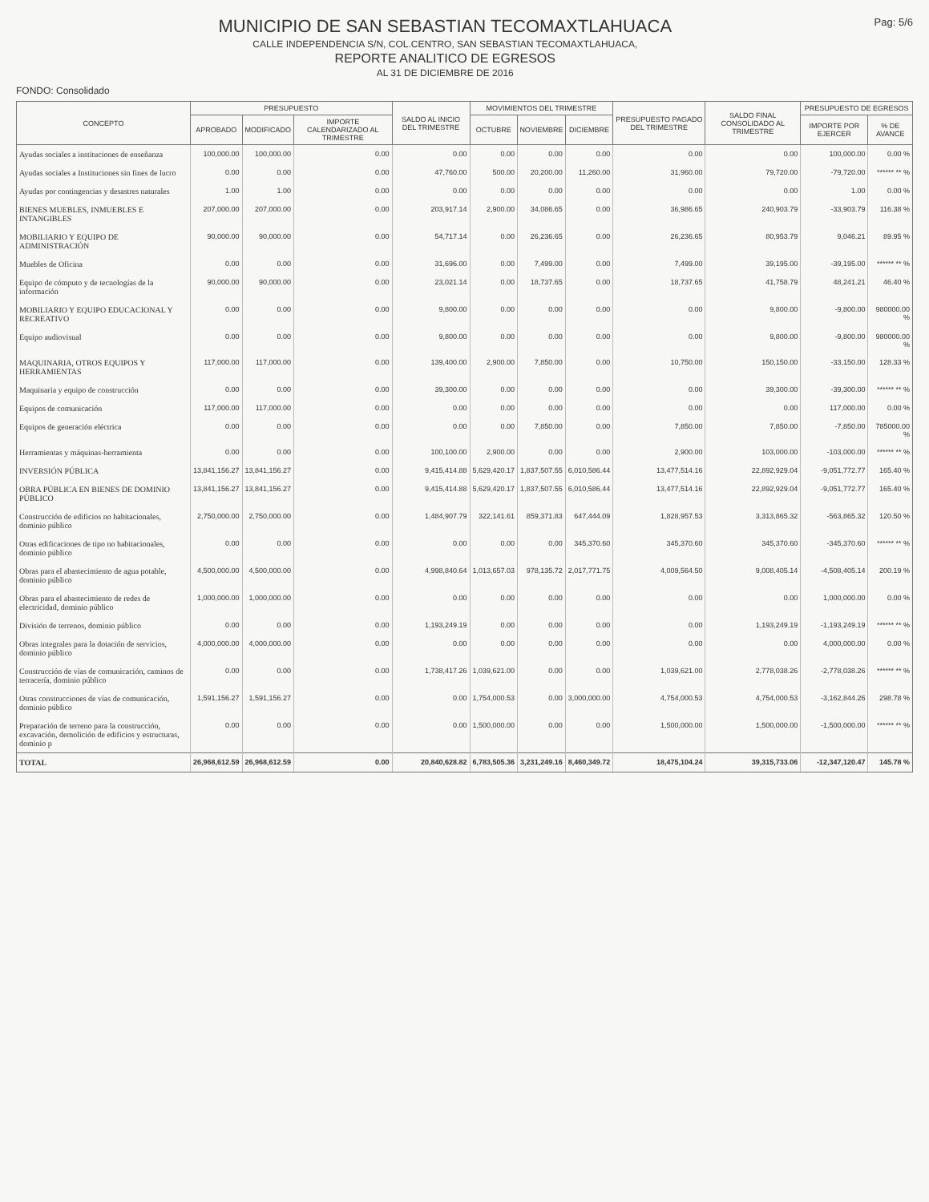MUNICIPIO DE SAN SEBASTIAN TECOMAXTLAHUACA
CALLE INDEPENDENCIA S/N, COL.CENTRO, SAN SEBASTIAN TECOMAXTLAHUACA,
REPORTE ANALITICO DE EGRESOS
AL 31 DE DICIEMBRE DE 2016
Pag: 5/6
FONDO: Consolidado
| CONCEPTO | PRESUPUESTO | | | SALDO AL INICIO DEL TRIMESTRE | MOVIMIENTOS DEL TRIMESTRE | | | PRESUPUESTO PAGADO DEL TRIMESTRE | SALDO FINAL CONSOLIDADO AL TRIMESTRE | PRESUPUESTO DE EGRESOS | |
| --- | --- | --- | --- | --- | --- | --- | --- | --- | --- | --- | --- |
| | APROBADO | MODIFICADO | IMPORTE CALENDARIZADO AL TRIMESTRE | | OCTUBRE | NOVIEMBRE | DICIEMBRE | | | IMPORTE POR EJERCER | % DE AVANCE |
| Ayudas sociales a instituciones de enseñanza | 100,000.00 | 100,000.00 | 0.00 | 0.00 | 0.00 | 0.00 | 0.00 | 0.00 | 0.00 | 100,000.00 | 0.00 % |
| Ayudas sociales a Instituciones sin fines de lucro | 0.00 | 0.00 | 0.00 | 47,760.00 | 500.00 | 20,200.00 | 11,260.00 | 31,960.00 | 79,720.00 | -79,720.00 | ****** ** % |
| Ayudas por contingencias y desastres naturales | 1.00 | 1.00 | 0.00 | 0.00 | 0.00 | 0.00 | 0.00 | 0.00 | 0.00 | 1.00 | 0.00 % |
| BIENES MUEBLES, INMUEBLES E INTANGIBLES | 207,000.00 | 207,000.00 | 0.00 | 203,917.14 | 2,900.00 | 34,086.65 | 0.00 | 36,986.65 | 240,903.79 | -33,903.79 | 116.38 % |
| MOBILIARIO Y EQUIPO DE ADMINISTRACIÓN | 90,000.00 | 90,000.00 | 0.00 | 54,717.14 | 0.00 | 26,236.65 | 0.00 | 26,236.65 | 80,953.79 | 9,046.21 | 89.95 % |
| Muebles de Oficina | 0.00 | 0.00 | 0.00 | 31,696.00 | 0.00 | 7,499.00 | 0.00 | 7,499.00 | 39,195.00 | -39,195.00 | ****** ** % |
| Equipo de cómputo y de tecnologías de la información | 90,000.00 | 90,000.00 | 0.00 | 23,021.14 | 0.00 | 18,737.65 | 0.00 | 18,737.65 | 41,758.79 | 48,241.21 | 46.40 % |
| MOBILIARIO Y EQUIPO EDUCACIONAL Y RECREATIVO | 0.00 | 0.00 | 0.00 | 9,800.00 | 0.00 | 0.00 | 0.00 | 0.00 | 9,800.00 | -9,800.00 | 980000.00 % |
| Equipo audiovisual | 0.00 | 0.00 | 0.00 | 9,800.00 | 0.00 | 0.00 | 0.00 | 0.00 | 9,800.00 | -9,800.00 | 980000.00 % |
| MAQUINARIA, OTROS EQUIPOS Y HERRAMIENTAS | 117,000.00 | 117,000.00 | 0.00 | 139,400.00 | 2,900.00 | 7,850.00 | 0.00 | 10,750.00 | 150,150.00 | -33,150.00 | 128.33 % |
| Maquinaria y equipo de construcción | 0.00 | 0.00 | 0.00 | 39,300.00 | 0.00 | 0.00 | 0.00 | 0.00 | 39,300.00 | -39,300.00 | ****** ** % |
| Equipos de comunicación | 117,000.00 | 117,000.00 | 0.00 | 0.00 | 0.00 | 0.00 | 0.00 | 0.00 | 0.00 | 117,000.00 | 0.00 % |
| Equipos de generación eléctrica | 0.00 | 0.00 | 0.00 | 0.00 | 0.00 | 7,850.00 | 0.00 | 7,850.00 | 7,850.00 | -7,850.00 | 785000.00 % |
| Herramientas y máquinas-herramienta | 0.00 | 0.00 | 0.00 | 100,100.00 | 2,900.00 | 0.00 | 0.00 | 2,900.00 | 103,000.00 | -103,000.00 | ****** ** % |
| INVERSIÓN PÚBLICA | 13,841,156.27 | 13,841,156.27 | 0.00 | 9,415,414.88 | 5,629,420.17 | 1,837,507.55 | 6,010,586.44 | 13,477,514.16 | 22,892,929.04 | -9,051,772.77 | 165.40 % |
| OBRA PÚBLICA EN BIENES DE DOMINIO PÚBLICO | 13,841,156.27 | 13,841,156.27 | 0.00 | 9,415,414.88 | 5,629,420.17 | 1,837,507.55 | 6,010,586.44 | 13,477,514.16 | 22,892,929.04 | -9,051,772.77 | 165.40 % |
| Construcción de edificios no habitacionales, dominio público | 2,750,000.00 | 2,750,000.00 | 0.00 | 1,484,907.79 | 322,141.61 | 859,371.83 | 647,444.09 | 1,828,957.53 | 3,313,865.32 | -563,865.32 | 120.50 % |
| Otras edificaciones de tipo no habitacionales, dominio público | 0.00 | 0.00 | 0.00 | 0.00 | 0.00 | 0.00 | 345,370.60 | 345,370.60 | 345,370.60 | -345,370.60 | ****** ** % |
| Obras para el abastecimiento de agua potable, dominio público | 4,500,000.00 | 4,500,000.00 | 0.00 | 4,998,840.64 | 1,013,657.03 | 978,135.72 | 2,017,771.75 | 4,009,564.50 | 9,008,405.14 | -4,508,405.14 | 200.19 % |
| Obras para el abastecimiento de redes de electricidad, dominio público | 1,000,000.00 | 1,000,000.00 | 0.00 | 0.00 | 0.00 | 0.00 | 0.00 | 0.00 | 0.00 | 1,000,000.00 | 0.00 % |
| División de terrenos, dominio público | 0.00 | 0.00 | 0.00 | 1,193,249.19 | 0.00 | 0.00 | 0.00 | 0.00 | 1,193,249.19 | -1,193,249.19 | ****** ** % |
| Obras integrales para la dotación de servicios, dominio público | 4,000,000.00 | 4,000,000.00 | 0.00 | 0.00 | 0.00 | 0.00 | 0.00 | 0.00 | 0.00 | 4,000,000.00 | 0.00 % |
| Construcción de vías de comunicación, caminos de terracería, dominio público | 0.00 | 0.00 | 0.00 | 1,738,417.26 | 1,039,621.00 | 0.00 | 0.00 | 1,039,621.00 | 2,778,038.26 | -2,778,038.26 | ****** ** % |
| Otras construcciones de vías de comunicación, dominio público | 1,591,156.27 | 1,591,156.27 | 0.00 | 0.00 | 1,754,000.53 | 0.00 | 3,000,000.00 | 4,754,000.53 | 4,754,000.53 | -3,162,844.26 | 298.78 % |
| Preparación de terreno para la construcción, excavación, demolición de edificios y estructuras, dominio p | 0.00 | 0.00 | 0.00 | 0.00 | 1,500,000.00 | 0.00 | 0.00 | 1,500,000.00 | 1,500,000.00 | -1,500,000.00 | ****** ** % |
| TOTAL | 26,968,612.59 | 26,968,612.59 | 0.00 | 20,840,628.82 | 6,783,505.36 | 3,231,249.16 | 8,460,349.72 | 18,475,104.24 | 39,315,733.06 | -12,347,120.47 | 145.78 % |